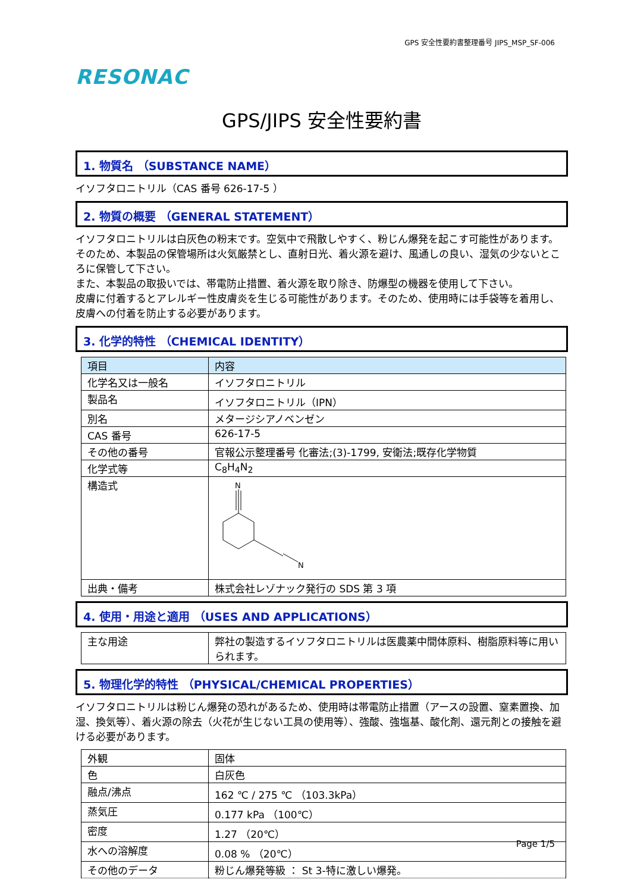GPS 安全性要約書整理番号 JIPS_MSP_SF-006
RESONAC
GPS/JIPS 安全性要約書
1. 物質名 （SUBSTANCE NAME）
イソフタロニトリル（CAS 番号 626-17-5 ）
2. 物質の概要 （GENERAL STATEMENT）
イソフタロニトリルは白灰色の粉末です。空気中で飛散しやすく、粉じん爆発を起こす可能性があります。そのため、本製品の保管場所は火気厳禁とし、直射日光、着火源を避け、風通しの良い、湿気の少ないところに保管して下さい。
また、本製品の取扱いでは、帯電防止措置、着火源を取り除き、防爆型の機器を使用して下さい。
皮膚に付着するとアレルギー性皮膚炎を生じる可能性があります。そのため、使用時には手袋等を着用し、皮膚への付着を防止する必要があります。
3. 化学的特性 （CHEMICAL IDENTITY）
| 項目 | 内容 |
| 化学名又は一般名 | イソフタロニトリル |
| 製品名 | イソフタロニトリル（IPN） |
| 別名 | メタージシアノベンゼン |
| CAS 番号 | 626-17-5 |
| その他の番号 | 官報公示整理番号 化審法;(3)-1799, 安衛法;既存化学物質 |
| 化学式等 | C<sub>8</sub>H<sub>4</sub>N<sub>2</sub> |
| 構造式 | N N |
| 出典・備考 | 株式会社レゾナック発行の SDS 第 3 項 |
4. 使用・用途と適用 （USES AND APPLICATIONS）
| 主な用途 | 弊社の製造するイソフタロニトリルは医農薬中間体原料、樹脂原料等に用いられます。 |
5. 物理化学的特性 （PHYSICAL/CHEMICAL PROPERTIES）
イソフタロニトリルは粉じん爆発の恐れがあるため、使用時は帯電防止措置（アースの設置、窒素置換、加湿、換気等）、着火源の除去（火花が生じない工具の使用等）、強酸、強塩基、酸化剤、還元剤との接触を避ける必要があります。
| 外観 | 固体 |
| 色 | 白灰色 |
| 融点/沸点 | 162 ℃ / 275 ℃ （103.3kPa） |
| 蒸気圧 | 0.177 kPa （100℃） |
| 密度 | 1.27 （20℃） |
| 水への溶解度 | 0.08 % （20℃） |
| その他のデータ | 粉じん爆発等級 ： St 3-特に激しい爆発。 |
Page 1/5